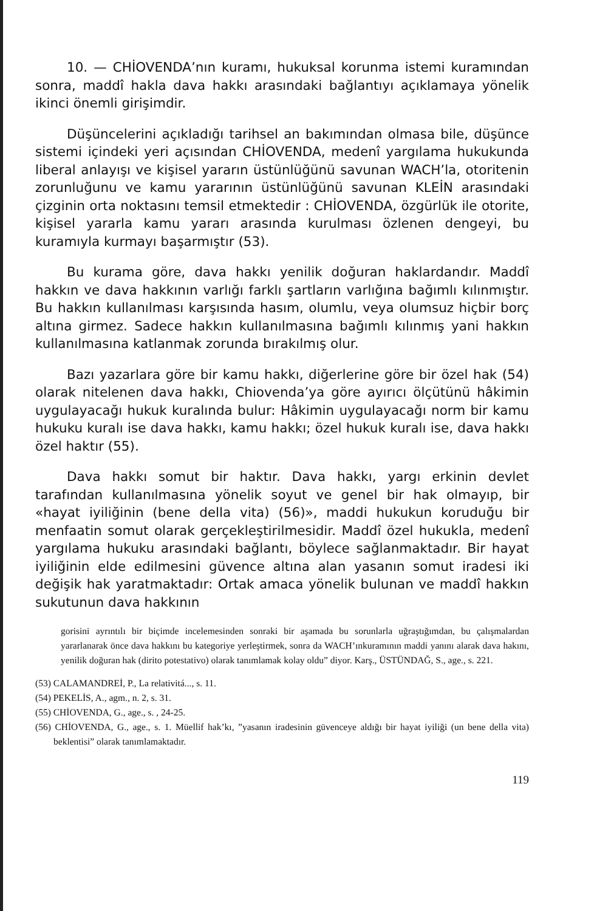10. — CHİOVENDA’nın kuramı, hukuksal korunma istemi kuramından sonra, maddî hakla dava hakkı arasındaki bağlantıyı açıklamaya yönelik ikinci önemli girişimdir.
Düşüncelerini açıkladığı tarihsel an bakımından olmasa bile, düşünce sistemi içindeki yeri açısından CHİOVENDA, medenî yargılama hukukunda liberal anlayışı ve kişisel yararın üstünlüğünü savunan WACH’la, otoritenin zorunluğunu ve kamu yararının üstünlüğünü savunan KLEİN arasındaki çizginin orta noktasını temsil etmektedir : CHİOVENDA, özgürlük ile otorite, kişisel yararla kamu yararı arasında kurulması özlenen dengeyi, bu kuramıyla kurmayı başarmıştır (53).
Bu kurama göre, dava hakkı yenilik doğuran haklardandır. Maddî hakkın ve dava hakkının varlığı farklı şartların varlığına bağımlı kılınmıştır. Bu hakkın kullanılması karşısında hasım, olumlu, veya olumsuz hiçbir borç altına girmez. Sadece hakkın kullanılmasına bağımlı kılınmış yani hakkın kullanılmasına katlanmak zorunda bırakılmış olur.
Bazı yazarlara göre bir kamu hakkı, diğerlerine göre bir özel hak (54) olarak nitelenen dava hakkı, Chiovenda’ya göre ayırıcı ölçütünü hâkimin uygulayacağı hukuk kuralında bulur: Hâkimin uygulayacağı norm bir kamu hukuku kuralı ise dava hakkı, kamu hakkı; özel hukuk kuralı ise, dava hakkı özel haktır (55).
Dava hakkı somut bir haktır. Dava hakkı, yargı erkinin devlet tarafından kullanılmasına yönelik soyut ve genel bir hak olmayıp, bir «hayat iyiliğinin (bene della vita) (56)», maddi hukukun koruduğu bir menfaatin somut olarak gerçekleştirilmesidir. Maddî özel hukukla, medenî yargılama hukuku arasındaki bağlantı, böylece sağlanmaktadır. Bir hayat iyiliğinin elde edilmesini güvence altına alan yasanın somut iradesi iki değişik hak yaratmaktadır: Ortak amaca yönelik bulunan ve maddî hakkın sukutunun dava hakkının
gorisini ayrıntılı bir biçimde incelemesinden sonraki bir aşamada bu sorunlarla uğraştığımdan, bu çalışmalardan yararlanarak önce dava hakkını bu kategoriye yerleştirmek, sonra da WACH’ınkuramının maddi yanını alarak dava hakını, yenilik doğuran hak (dirito potestativo) olarak tanımlamak kolay oldu” diyor. Karş., ÜSTÜNDAĞ, S., age., s. 221.
(53) CALAMANDREİ, P., La relativitá..., s. 11.
(54) PEKELİS, A., agm., n. 2, s. 31.
(55) CHİOVENDA, G., age., s. , 24-25.
(56) CHİOVENDA, G., age., s. 1. Müellif hak’kı, ”yasanın iradesinin güvenceye aldığı bir hayat iyiliği (un bene della vita) beklentisi” olarak tanımlamaktadır.
119